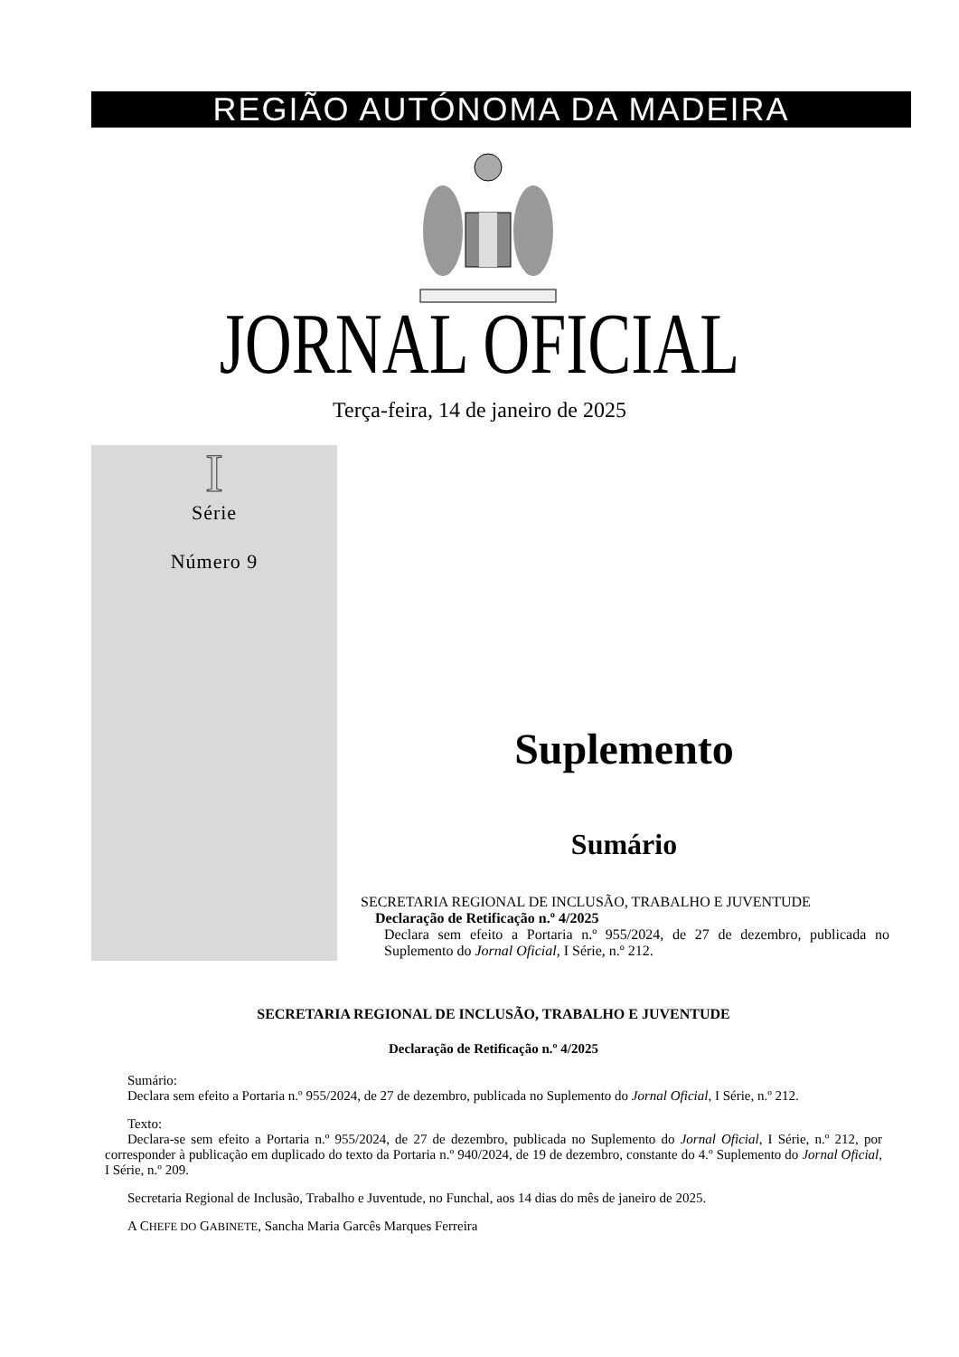REGIÃO AUTÓNOMA DA MADEIRA
JORNAL OFICIAL
Terça-feira, 14 de janeiro de 2025
I
Série
Número 9
Suplemento
Sumário
SECRETARIA REGIONAL DE INCLUSÃO, TRABALHO E JUVENTUDE
Declaração de Retificação n.º 4/2025
Declara sem efeito a Portaria n.º 955/2024, de 27 de dezembro, publicada no Suplemento do Jornal Oficial, I Série, n.º 212.
SECRETARIA REGIONAL DE INCLUSÃO, TRABALHO E JUVENTUDE
Declaração de Retificação n.º 4/2025
Sumário:
Declara sem efeito a Portaria n.º 955/2024, de 27 de dezembro, publicada no Suplemento do Jornal Oficial, I Série, n.º 212.
Texto:
Declara-se sem efeito a Portaria n.º 955/2024, de 27 de dezembro, publicada no Suplemento do Jornal Oficial, I Série, n.º 212, por corresponder à publicação em duplicado do texto da Portaria n.º 940/2024, de 19 de dezembro, constante do 4.º Suplemento do Jornal Oficial, I Série, n.º 209.
Secretaria Regional de Inclusão, Trabalho e Juventude, no Funchal, aos 14 dias do mês de janeiro de 2025.
A CHEFE DO GABINETE, Sancha Maria Garcês Marques Ferreira